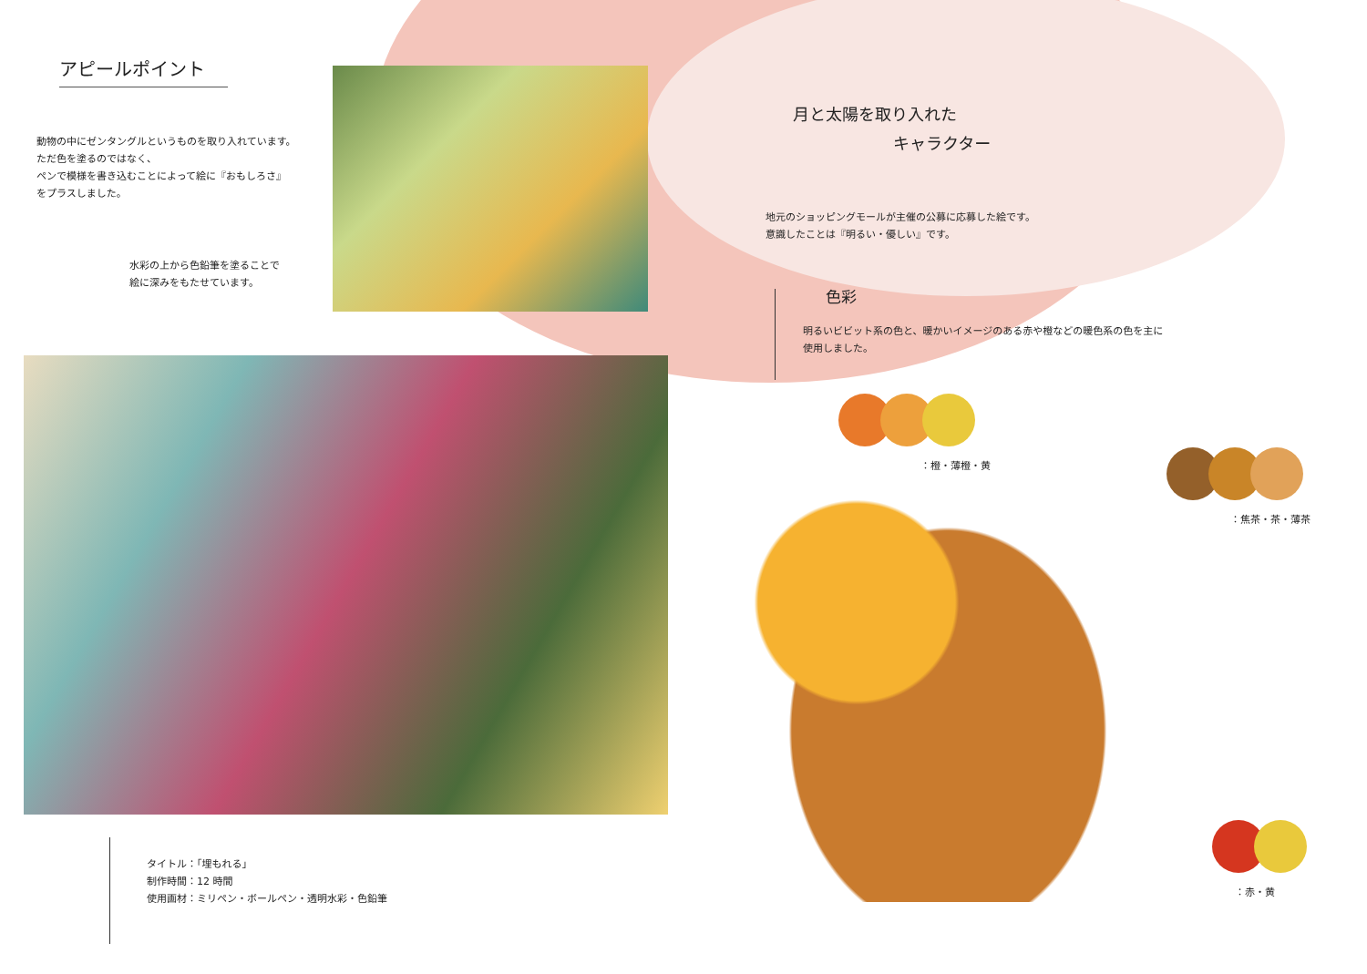アピールポイント
動物の中にゼンタングルというものを取り入れています。
ただ色を塗るのではなく、
ペンで模様を書き込むことによって絵に『おもしろさ』
をプラスしました。
水彩の上から色鉛筆を塗ることで
絵に深みをもたせています。
タイトル：「埋もれる」
制作時間：12 時間
使用画材：ミリペン・ボールペン・透明水彩・色鉛筆
月と太陽を取り入れた
キャラクター
地元のショッピングモールが主催の公募に応募した絵です。
意識したことは『明るい・優しい』です。
色彩
明るいビビット系の色と、暖かいイメージのある赤や橙などの暖色系の色を主に
使用しました。
：橙・薄橙・黄
：焦茶・茶・薄茶
：赤・黄